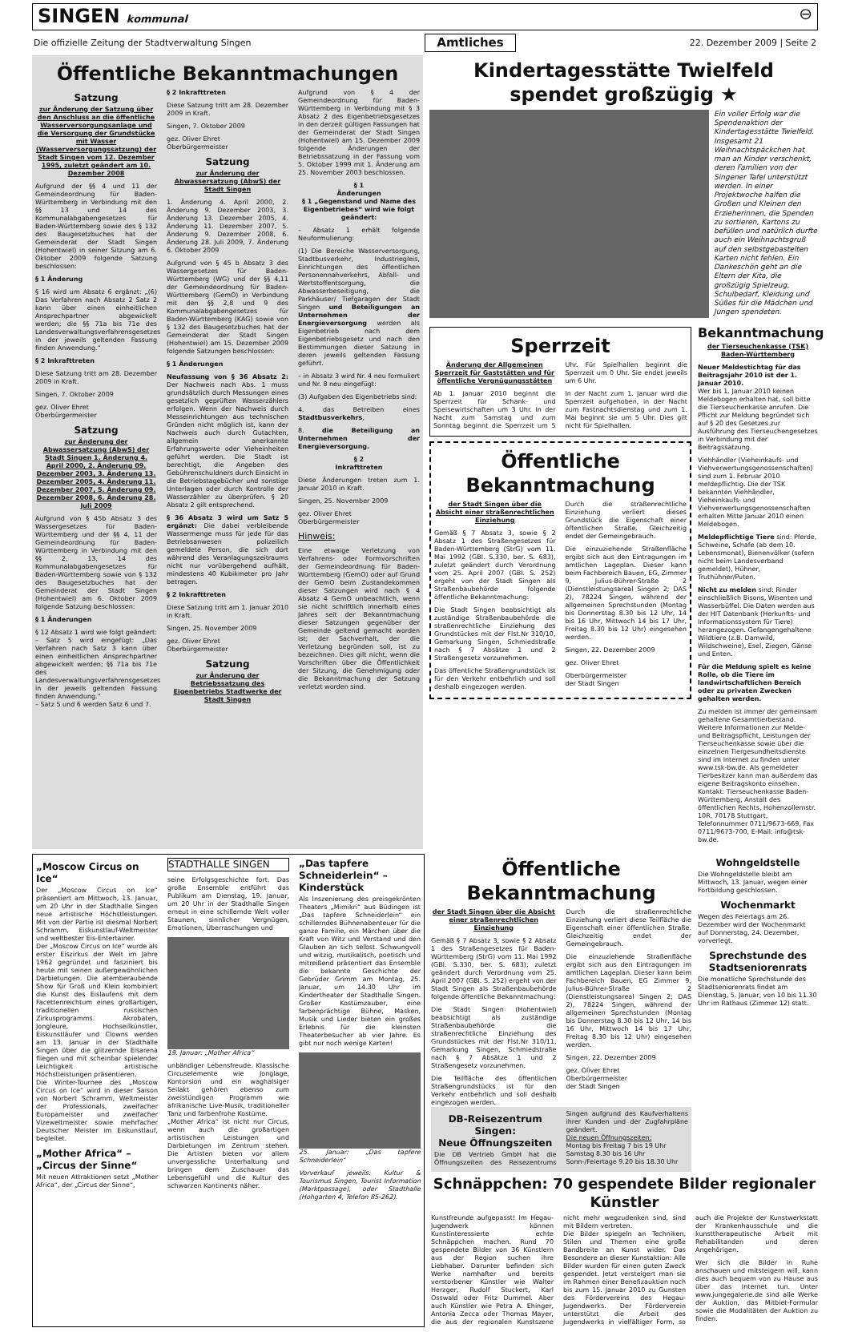SINGEN kommunal
⊖
Die offizielle Zeitung der Stadtverwaltung Singen Amtliches 22. Dezember 2009 | Seite 2
Öffentliche Bekanntmachungen
Satzung
zur Änderung der Satzung über den Anschluss an die öffentliche Wasserversorgungsanlage und die Versorgung der Grundstücke mit Wasser (Wasserversorgungssatzung) der Stadt Singen vom 12. Dezember 1995, zuletzt geändert am 10. Dezember 2008
Aufgrund der §§ 4 und 11 der Gemeindeordnung für Baden-Württemberg in Verbindung mit den §§ 13 und 14 des Kommunalabgabengesetzes für Baden-Württemberg sowie des § 132 des Baugesetzbuches hat der Gemeinderat der Stadt Singen (Hohentwiel) in seiner Sitzung am 6. Oktober 2009 folgende Satzung beschlossen:
§ 1 Änderung
§ 16 wird um Absatz 6 ergänzt: „(6) Das Verfahren nach Absatz 2 Satz 2 kann über einen einheitlichen Ansprechpartner abgewickelt werden; die §§ 71a bis 71e des Landesverwaltungsverfahrensgesetzes in der jeweils geltenden Fassung finden Anwendung.“
§ 2 Inkrafttreten
Diese Satzung tritt am 28. Dezember 2009 in Kraft.
Singen, 7. Oktober 2009
gez. Oliver Ehret
Oberbürgermeister
Satzung
zur Änderung der Abwassersatzung (AbwS) der Stadt Singen 1. Änderung 4. April 2000, 2. Änderung 09. Dezember 2003, 3. Änderung 13. Dezember 2005, 4. Änderung 11. Dezember 2007, 5. Änderung 09. Dezember 2008, 6. Änderung 28. Juli 2009
Aufgrund von § 45b Absatz 3 des Wassergesetzes für Baden-Württemberg und der §§ 4, 11 der Gemeindeordnung für Baden-Württemberg in Verbindung mit den §§ 2, 13, 14 des Kommunalabgabengesetzes für Baden-Württemberg sowie von § 132 des Baugesetzbuches hat der Gemeinderat der Stadt Singen (Hohentwiel) am 6. Oktober 2009 folgende Satzung beschlossen:
§ 1 Änderungen
§ 12 Absatz 1 wird wie folgt geändert:
– Satz 5 wird eingefügt: „Das Verfahren nach Satz 3 kann über einen einheitlichen Ansprechpartner abgewickelt werden; §§ 71a bis 71e des Landesverwaltungsverfahrensgesetzes in der jeweils geltenden Fassung finden Anwendung.“
– Satz 5 und 6 werden Satz 6 und 7.
§ 2 Inkrafttreten
Diese Satzung tritt am 28. Dezember 2009 in Kraft.
Singen, 7. Oktober 2009
gez. Oliver Ehret
Oberbürgermeister
Satzung
zur Änderung der Abwassersatzung (AbwS) der Stadt Singen
1. Änderung 4. April 2000, 2. Änderung 9. Dezember 2003, 3. Änderung 13. Dezember 2005, 4. Änderung 11. Dezember 2007, 5. Änderung 9. Dezember 2008, 6. Änderung 28. Juli 2009, 7. Änderung 6. Oktober 2009
Aufgrund von § 45 b Absatz 3 des Wassergesetzes für Baden-Württemberg (WG) und der §§ 4,11 der Gemeindeordnung für Baden-Württemberg (GemO) in Verbindung mit den §§ 2,8 und 9 des Kommunalabgabengesetzes für Baden-Württemberg (KAG) sowie von § 132 des Baugesetzbuches hat der Gemeinderat der Stadt Singen (Hohentwiel) am 15. Dezember 2009 folgende Satzungen beschlossen:
§ 1 Änderungen
Neufassung von § 36 Absatz 2: Der Nachweis nach Abs. 1 muss grundsätzlich durch Messungen eines gesetzlich geprüften Wasserzählers erfolgen. Wenn der Nachweis durch Messeinrichtungen aus technischen Gründen nicht möglich ist, kann der Nachweis auch durch Gutachten, allgemein anerkannte Erfahrungswerte oder Vieheinheiten geführt werden. Die Stadt ist berechtigt, die Angeben des Gebührenschuldners durch Einsicht in die Betriebstagebücher und sonstige Unterlagen oder durch Kontrolle der Wasserzähler zu überprüfen. § 20 Absatz 2 gilt entsprechend.
§ 36 Absatz 3 wird um Satz 5 ergänzt: Die dabei verbleibende Wassermenge muss für jede für das Betriebsanwesen polizeilich gemeldete Person, die sich dort während des Veranlagungszeitraums nicht nur vorübergehend aufhält, mindestens 40 Kubikmeter pro Jahr betragen.
§ 2 Inkrafttreten
Diese Satzung tritt am 1. Januar 2010 in Kraft.
Singen, 25. November 2009
gez. Oliver Ehret
Oberbürgermeister
Satzung
zur Änderung der Betriebssatzung des Eigenbetriebs Stadtwerke der Stadt Singen
Aufgrund von § 4 der Gemeindeordnung für Baden-Württemberg in Verbindung mit § 3 Absatz 2 des Eigenbetriebsgesetzes in den derzeit gültigen Fassungen hat der Gemeinderat der Stadt Singen (Hohentwiel) am 15. Dezember 2009 folgende Änderungen der Betriebssatzung in der Fassung vom 5. Oktober 1999 mit 1. Änderung am 25. November 2003 beschlossen.
§ 1
Änderungen
§ 1 „Gegenstand und Name des Eigenbetriebes“ wird wie folgt geändert:
– Absatz 1 erhält folgende Neuformulierung:
(1) Die Bereiche Wasserversorgung, Stadtbusverkehr, Industriegleis, Einrichtungen des öffentlichen Personennahverkehrs, Abfall- und Wertstoffentsorgung, die Abwasserbeseitigung, die Parkhäuser/ Tiefgaragen der Stadt Singen und Beteiligungen an Unternehmen der Energieversorgung werden als Eigenbetrieb nach dem Eigenbetriebsgesetz und nach den Bestimmungen dieser Satzung in deren jeweils geltenden Fassung geführt.
– in Absatz 3 wird Nr. 4 neu formuliert und Nr. 8 neu eingefügt:
(3) Aufgaben des Eigenbetriebs sind:
4. das Betreiben eines Stadtbusverkehrs,
8. die Beteiligung an Unternehmen der Energieversorgung.
§ 2
Inkrafttreten
Diese Änderungen treten zum 1. Januar 2010 in Kraft.
Singen, 25. November 2009
gez. Oliver Ehret
Oberbürgermeister
Hinweis:
Eine etwaige Verletzung von Verfahrens- oder Formvorschriften der Gemeindeordnung für Baden-Württemberg (GemO) oder auf Grund der GemO beim Zustandekommen dieser Satzungen wird nach § 4 Absatz 4 GemO unbeachtlich, wenn sie nicht schriftlich innerhalb eines Jahres seit der Bekanntmachung dieser Satzungen gegenüber der Gemeinde geltend gemacht worden ist; der Sachverhalt, der die Verletzung begründen soll, ist zu bezeichnen. Dies gilt nicht, wenn die Vorschriften über die Öffentlichkeit der Sitzung, die Genehmigung oder die Bekanntmachung der Satzung verletzt worden sind.
Kindertagesstätte Twielfeld spendet großzügig ★
Ein voller Erfolg war die Spendenaktion der Kindertagesstätte Twielfeld. Insgesamt 21 Weihnachtspäckchen hat man an Kinder verschenkt, deren Familien von der Singener Tafel unterstützt werden. In einer Projektwoche halfen die Großen und Kleinen den Erzieherinnen, die Spenden zu sortieren, Kartons zu befüllen und natürlich durfte auch ein Weihnachtsgruß auf den selbstgebastelten Karten nicht fehlen. Ein Dankeschön geht an die Eltern der Kita, die großzügig Spielzeug, Schulbedarf, Kleidung und Süßes für die Mädchen und Jungen spendeten.
Sperrzeit
Änderung der Allgemeinen Sperrzeit für Gaststätten und für öffentliche Vergnügungsstätten
Ab 1. Januar 2010 beginnt die Sperrzeit für Schank- und Speisewirtschaften um 3 Uhr. In der Nacht zum Samstag und zum Sonntag beginnt die Sperrzeit um 5 Uhr. Für Spielhallen beginnt die Sperrzeit um 0 Uhr. Sie endet jeweils um 6 Uhr.
In der Nacht zum 1. Januar wird die Sperrzeit aufgehoben, in der Nacht zum Fastnachtsdienstag und zum 1. Mai beginnt sie um 5 Uhr. Dies gilt nicht für Spielhallen.
Öffentliche Bekanntmachung
der Stadt Singen über die Absicht einer straßenrechtlichen Einziehung
Gemäß § 7 Absatz 3, sowie § 2 Absatz 1 des Straßengesetzes für Baden-Württemberg (StrG) vom 11. Mai 1992 (GBl. S.330, ber. S. 683), zuletzt geändert durch Verordnung vom 25. April 2007 (GBl. S. 252) ergeht von der Stadt Singen als Straßenbaubehörde folgende öffentliche Bekanntmachung:
Die Stadt Singen beabsichtigt als zuständige Straßenbaubehörde die straßenrechtliche Einziehung des Grundstückes mit der Flst.Nr 310/10, Gemarkung Singen, Schmiedstraße nach § 7 Absätze 1 und 2 Straßengesetz vorzunehmen.
Das öffentliche Straßengrundstück ist für den Verkehr entbehrlich und soll deshalb eingezogen werden.
Durch die straßenrechtliche Einziehung verliert dieses Grundstück die Eigenschaft einer öffentlichen Straße. Gleichzeitig endet der Gemeingebrauch.
Die einzuziehende Straßenfläche ergibt sich aus den Eintragungen im amtlichen Lageplan. Dieser kann beim Fachbereich Bauen, EG, Zimmer 9, Julius-Bührer-Straße 2 (Dienstleistungsareal Singen 2; DAS 2), 78224 Singen, während der allgemeinen Sprechstunden (Montag bis Donnerstag 8.30 bis 12 Uhr, 14 bis 16 Uhr, Mittwoch 14 bis 17 Uhr, Freitag 8.30 bis 12 Uhr) eingesehen werden.
Singen, 22. Dezember 2009
gez. Oliver Ehret
Oberbürgermeister
der Stadt Singen
Bekanntmachung
der Tierseuchenkasse (TSK) Baden-Württemberg
Neuer Meldestichtag für das Beitragsjahr 2010 ist der 1. Januar 2010.
Wer bis 1. Januar 2010 keinen Meldebogen erhalten hat, soll bitte die Tierseuchenkasse anrufen. Die Pflicht zur Meldung begründet sich auf § 20 des Gesetzes zur Ausführung des Tierseuchengesetzes in Verbindung mit der Beitragssatzung.
Viehhändler (Vieheinkaufs- und Viehverwertungsgenossenschaften) sind zum 1. Februar 2010 meldepflichtig. Die der TSK bekannten Viehhändler, Vieheinkaufs- und Viehverwertungsgenossenschaften erhalten Mitte Januar 2010 einen Meldebogen.
Meldepflichtige Tiere sind: Pferde, Schweine, Schafe (ab dem 10. Lebensmonat), Bienenvölker (sofern nicht beim Landesverband gemeldet), Hühner, Truthühner/Puten.
Nicht zu melden sind: Rinder einschließlich Bisons, Wisenten und Wasserbüffel. Die Daten werden aus der HIT Datenbank (Herkunfts- und Informationssystem für Tiere) herangezogen. Gefangengehaltene Wildtiere (z.B. Damwild, Wildschweine), Esel, Ziegen, Gänse und Enten.
Für die Meldung spielt es keine Rolle, ob die Tiere im landwirtschaftlichen Bereich oder zu privaten Zwecken gehalten werden.
Zu melden ist immer der gemeinsam gehaltene Gesamttierbestand. Weitere Informationen zur Melde- und Beitragspflicht, Leistungen der Tierseuchenkasse sowie über die einzelnen Tiergesundheitsdienste sind im Internet zu finden unter www.tsk-bw.de. Als gemeldeter Tierbesitzer kann man außerdem das eigene Beitragskonto einsehen.
Kontakt: Tierseuchenkasse Baden-Württemberg, Anstalt des öffentlichen Rechts, Hohenzollernstr. 10R, 70178 Stuttgart, Telefonnummer 0711/9673-669, Fax 0711/9673-700, E-Mail: info@tsk-bw.de.
„Moscow Circus on Ice“
Der „Moscow Circus on Ice“ präsentiert am Mittwoch, 13. Januar, um 20 Uhr in der Stadthalle Singen neue artistische Höchstleistungen. Mit von der Partie ist diesmal Norbert Schramm, Eiskunstlauf-Weltmeister und weltbester Eis-Entertainer.
Der „Moscow Circus on Ice“ wurde als erster Eiszirkus der Welt im Jahre 1962 gegründet und fasziniert bis heute mit seinen außergewöhnlichen Darbietungen. Die atemberaubende Show für Groß und Klein kombiniert die Kunst des Eislaufens mit dem Facettenreichtum eines großartigen, traditionellen russischen Zirkusprogramms. Akrobaten, Jongleure, Hochseilkünstler, Eiskunstläufer und Clowns werden am 13. Januar in der Stadthalle Singen über die glitzernde Eisarena fliegen und mit scheinbar spielender Leichtigkeit artistische Höchstleistungen präsentieren.
Die Winter-Tournee des „Moscow Circus on Ice“ wird in dieser Saison von Norbert Schramm, Weltmeister der Professionals, zweifacher Europameister und zweifacher Vizeweltmeister sowie mehrfacher Deutscher Meister im Eiskunstlauf, begleitet.
„Mother Africa“ – „Circus der Sinne“
Mit neuen Attraktionen setzt „Mother Africa“, der „Circus der Sinne“,
STADTHALLE SINGEN
seine Erfolgsgeschichte fort. Das große Ensemble entführt das Publikum am Dienstag, 19. Januar, um 20 Uhr in der Stadthalle Singen erneut in eine schillernde Welt voller Staunen, sinnlicher Vergnügen, Emotionen, Überraschungen und
19. Januar: „Mother Africa“
unbändiger Lebensfreude. Klassische Circuselemente wie Jonglage, Kontorsion und ein waghalsiger Seilakt gehören ebenso zum zweistündigen Programm wie afrikanische Live-Musik, traditioneller Tanz und farbenfrohe Kostüme.
„Mother Africa“ ist nicht nur Circus, wenn auch die großartigen artistischen Leistungen und Darbietungen im Zentrum stehen. Die Artisten bieten vor allem unvergessliche Unterhaltung und bringen dem Zuschauer das Lebensgefühl und die Kultur des schwarzen Kontinents näher.
„Das tapfere Schneiderlein“ – Kinderstück
Als Inszenierung des preisgekrönten Theaters „Mimikri“ aus Büdingen ist „Das tapfere Schneiderlein“ ein schillerndes Bühnenabenteuer für die ganze Familie, ein Märchen über die Kraft von Witz und Verstand und den Glauben an sich selbst. Schwungvoll und witzig, musikalisch, poetisch und mitreißend präsentiert das Ensemble die bekannte Geschichte der Gebrüder Grimm am Montag, 25. Januar, um 14.30 Uhr im Kindertheater der Stadthalle Singen. Großer Kostümzauber, eine farbenprächtige Bühne, Masken, Musik und Lieder bieten ein großes Erlebnis für die kleinsten Theaterbesucher ab vier Jahre. Es gibt nur noch wenige Karten!
25. Januar: „Das tapfere Schneiderlein“
Vorverkauf jeweils: Kultur & Tourismus Singen, Tourist Information (Marktpassage), oder Stadthalle (Hohgarten 4, Telefon 85-262).
Öffentliche Bekanntmachung
der Stadt Singen über die Absicht einer straßenrechtlichen Einziehung
Gemäß § 7 Absatz 3, sowie § 2 Absatz 1 des Straßengesetzes für Baden-Württemberg (StrG) vom 11. Mai 1992 (GBl. S.330, ber. S. 683), zuletzt geändert durch Verordnung vom 25. April 2007 (GBl. S. 252) ergeht von der Stadt Singen als Straßenbaubehörde folgende öffentliche Bekanntmachung:
Die Stadt Singen (Hohentwiel) beabsichtigt als zuständige Straßenbaubehörde die straßenrechtliche Einziehung des Grundstückes mit der Flst.Nr 310/11, Gemarkung Singen, Schmiedstraße nach § 7 Absätze 1 und 2 Straßengesetz vorzunehmen.
Die Teilfläche des öffentlichen Straßengrundstücks ist für den Verkehr entbehrlich und soll deshalb eingezogen werden.
Durch die straßenrechtliche Einziehung verliert diese Teilfläche die Eigenschaft einer öffentlichen Straße. Gleichzeitig endet der Gemeingebrauch.
Die einzuziehende Straßenfläche ergibt sich aus den Eintragungen im amtlichen Lageplan. Dieser kann beim Fachbereich Bauen, EG Zimmer 9, Julius-Bührer-Straße 2 (Dienstleistungsareal Singen 2; DAS 2), 78224 Singen, während der allgemeinen Sprechstunden (Montag bis Donnerstag 8.30 bis 12 Uhr, 14 bis 16 Uhr, Mittwoch 14 bis 17 Uhr, Freitag 8.30 bis 12 Uhr) eingesehen werden.
Singen, 22. Dezember 2009
gez. Oliver Ehret
Oberbürgermeister
der Stadt Singen
DB-Reisezentrum Singen:
Neue Öffnungszeiten
Die DB Vertrieb GmbH hat die Öffnungszeiten des Reisezentrums Singen aufgrund des Kaufverhaltens ihrer Kunden und der Zugfahrpläne geändert.
Die neuen Öffnungszeiten:
Montag bis Freitag 7 bis 19 Uhr
Samstag 8.30 bis 16 Uhr
Sonn-/Feiertage 9.20 bis 18.30 Uhr
Wohngeldstelle
Die Wohngeldstelle bleibt am Mittwoch, 13. Januar, wegen einer Fortbildung geschlossen.
Wochenmarkt
Wegen des Feiertags am 26. Dezember wird der Wochenmarkt auf Donnerstag, 24. Dezember, vorverlegt.
Sprechstunde des Stadtseniorenrats
Die monatliche Sprechstunde des Stadtseniorenrats findet am Dienstag, 5. Januar, von 10 bis 11.30 Uhr im Rathaus (Zimmer 12) statt.
Schnäppchen: 70 gespendete Bilder regionaler Künstler
Kunstfreunde aufgepasst! Im Hegau-Jugendwerk können Kunstinteressierte echte Schnäppchen machen. Rund 70 gespendete Bilder von 36 Künstlern aus der Region suchen ihre Liebhaber. Darunter befinden sich Werke namhafter und bereits verstorbener Künstler wie Walter Herzger, Rudolf Stuckert, Karl Osswald oder Fritz Dummel. Aber auch Künstler wie Petra A. Ehinger, Antonia Zecca oder Thomas Mayer, die aus der regionalen Kunstszene nicht mehr wegzudenken sind, sind mit Bildern vertreten.
Die Bilder spiegeln an Techniken, Stilen und Themen eine große Bandbreite an Kunst wider. Das Besondere an dieser Kunstaktion: Alle Bilder wurden für einen guten Zweck gespendet. Jetzt versteigert man sie im Rahmen einer Benefizauktion noch bis zum 15. Januar 2010 zu Gunsten des Fördervereins des Hegau-Jugendwerks. Der Förderverein unterstützt die Arbeit des Jugendwerks in vielfältiger Form, so auch die Projekte der Kunstwerkstatt der Krankenhausschule und die kunsttherapeutische Arbeit mit Rehabilitanden und deren Angehörigen.
Wer sich die Bilder in Ruhe anschauen und mitsteigern will, kann dies auch bequem von zu Hause aus über das Internet tun. Unter www.jungegalerie.de sind alle Werke der Auktion, das Mitbiet-Formular sowie die Modalitäten der Auktion zu finden.